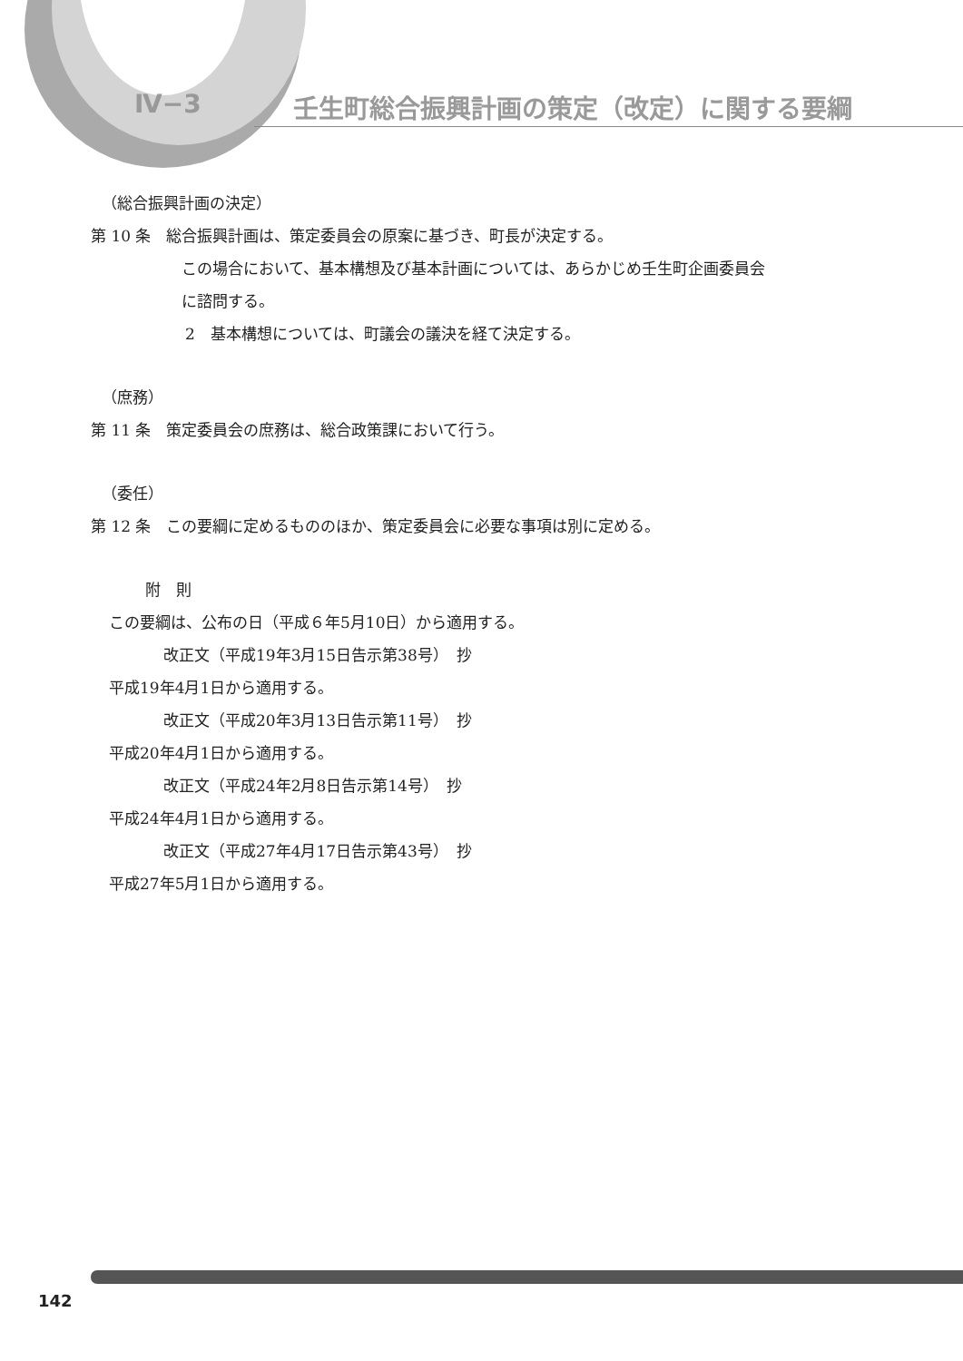Ⅳ−3 壬生町総合振興計画の策定（改定）に関する要綱
（総合振興計画の決定）
第 10 条　総合振興計画は、策定委員会の原案に基づき、町長が決定する。
この場合において、基本構想及び基本計画については、あらかじめ壬生町企画委員会
に諮問する。
2　基本構想については、町議会の議決を経て決定する。
（庶務）
第 11 条　策定委員会の庶務は、総合政策課において行う。
（委任）
第 12 条　この要綱に定めるもののほか、策定委員会に必要な事項は別に定める。
附　則
この要綱は、公布の日（平成６年5月10日）から適用する。
改正文（平成19年3月15日告示第38号）　抄
平成19年4月1日から適用する。
改正文（平成20年3月13日告示第11号）　抄
平成20年4月1日から適用する。
改正文（平成24年2月8日告示第14号）　抄
平成24年4月1日から適用する。
改正文（平成27年4月17日告示第43号）　抄
平成27年5月1日から適用する。
142